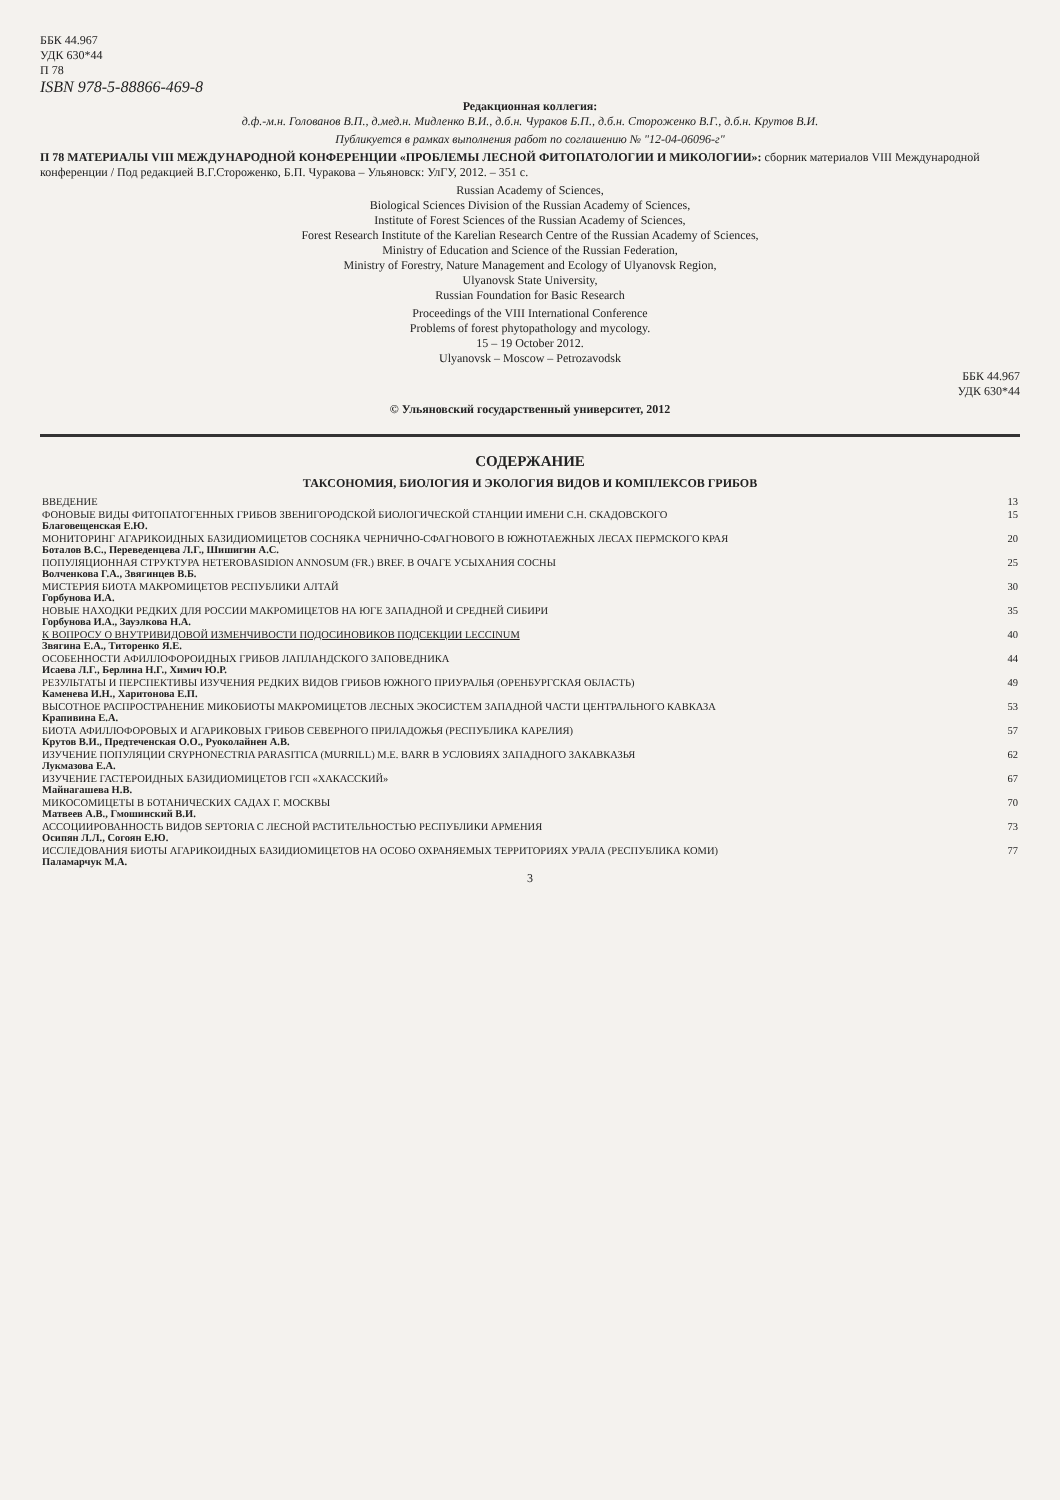ББК 44.967
УДК 630*44
П 78
ISBN 978-5-88866-469-8
Редакционная коллегия:
д.ф.-м.н. Голованов В.П., д.мед.н. Мидленко В.И., д.б.н. Чураков Б.П., д.б.н. Стороженко В.Г., д.б.н. Крутов В.И.
Публикуется в рамках выполнения работ по соглашению № "12-04-06096-г"
П 78 МАТЕРИАЛЫ VIII МЕЖДУНАРОДНОЙ КОНФЕРЕНЦИИ «ПРОБЛЕМЫ ЛЕСНОЙ ФИТОПАТОЛОГИИ И МИКОЛОГИИ»: сборник материалов VIII Международной конференции / Под редакцией В.Г.Стороженко, Б.П. Чуракова – Ульяновск: УлГУ, 2012. – 351 с.
Russian Academy of Sciences,
Biological Sciences Division of the Russian Academy of Sciences,
Institute of Forest Sciences of the Russian Academy of Sciences,
Forest Research Institute of the Karelian Research Centre of the Russian Academy of Sciences,
Ministry of Education and Science of the Russian Federation,
Ministry of Forestry, Nature Management and Ecology of Ulyanovsk Region,
Ulyanovsk State University,
Russian Foundation for Basic Research
Proceedings of the VIII International Conference
Problems of forest phytopathology and mycology.
15 – 19 October 2012.
Ulyanovsk – Moscow – Petrozavodsk
ББК 44.967
УДК 630*44
© Ульяновский государственный университет, 2012
СОДЕРЖАНИЕ
ТАКСОНОМИЯ, БИОЛОГИЯ И ЭКОЛОГИЯ ВИДОВ И КОМПЛЕКСОВ ГРИБОВ
| ВВЕДЕНИЕ | 13 |
| ФОНОВЫЕ ВИДЫ ФИТОПАТОГЕННЫХ ГРИБОВ ЗВЕНИГОРОДСКОЙ БИОЛОГИЧЕСКОЙ СТАНЦИИ ИМЕНИ С.Н. СКАДОВСКОГО Благовещенская Е.Ю. | 15 |
| МОНИТОРИНГ АГАРИКОИДНЫХ БАЗИДИОМИЦЕТОВ СОСНЯКА ЧЕРНИЧНО-СФАГНОВОГО В ЮЖНОТАЕЖНЫХ ЛЕСАХ ПЕРМСКОГО КРАЯ Боталов В.С., Переведенцева Л.Г., Шишигин А.С. | 20 |
| ПОПУЛЯЦИОННАЯ СТРУКТУРА HETEROBASIDION ANNOSUM (FR.) BREF. В ОЧАГЕ УСЫХАНИЯ СОСНЫ Волченкова Г.А., Звягинцев В.Б. | 25 |
| МИСТЕРИЯ БИОТА МАКРОМИЦЕТОВ РЕСПУБЛИКИ АЛТАЙ Горбунова И.А. | 30 |
| НОВЫЕ НАХОДКИ РЕДКИХ ДЛЯ РОССИИ МАКРОМИЦЕТОВ НА ЮГЕ ЗАПАДНОЙ И СРЕДНЕЙ СИБИРИ Горбунова И.А., Зауэлкова Н.А. | 35 |
| К ВОПРОСУ О ВНУТРИВИДОВОЙ ИЗМЕНЧИВОСТИ ПОДОСИНОВИКОВ ПОДСЕКЦИИ LECCINUM Звягина Е.А., Титоренко Я.Е. | 40 |
| ОСОБЕННОСТИ АФИЛЛОФОРОИДНЫХ ГРИБОВ ЛАПЛАНДСКОГО ЗАПОВЕДНИКА Исаева Л.Г., Берлина Н.Г., Химич Ю.Р. | 44 |
| РЕЗУЛЬТАТЫ И ПЕРСПЕКТИВЫ ИЗУЧЕНИЯ РЕДКИХ ВИДОВ ГРИБОВ ЮЖНОГО ПРИУРАЛЬЯ (ОРЕНБУРГСКАЯ ОБЛАСТЬ) Каменева И.Н., Харитонова Е.П. | 49 |
| ВЫСОТНОЕ РАСПРОСТРАНЕНИЕ МИКОБИОТЫ МАКРОМИЦЕТОВ ЛЕСНЫХ ЭКОСИСТЕМ ЗАПАДНОЙ ЧАСТИ ЦЕНТРАЛЬНОГО КАВКАЗА Крапивина Е.А. | 53 |
| БИОТА АФИЛЛОФОРОВЫХ И АГАРИКОВЫХ ГРИБОВ СЕВЕРНОГО ПРИЛАДОЖЬЯ (РЕСПУБЛИКА КАРЕЛИЯ) Крутов В.И., Предтеченская О.О., Руоколайнен А.В. | 57 |
| ИЗУЧЕНИЕ ПОПУЛЯЦИИ CRYPHONECTRIA PARASITICA (MURRILL) M.E. BARR В УСЛОВИЯХ ЗАПАДНОГО ЗАКАВКАЗЬЯ Лукмазова Е.А. | 62 |
| ИЗУЧЕНИЕ ГАСТЕРОИДНЫХ БАЗИДИОМИЦЕТОВ ГСП «ХАКАССКИЙ» Майнагашева Н.В. | 67 |
| МИКОСОМИЦЕТЫ В БОТАНИЧЕСКИХ САДАХ Г. МОСКВЫ Матвеев А.В., Гмошинский В.И. | 70 |
| АССОЦИИРОВАННОСТЬ ВИДОВ SEPTORIA С ЛЕСНОЙ РАСТИТЕЛЬНОСТЬЮ РЕСПУБЛИКИ АРМЕНИЯ Осипян Л.Л., Согоян Е.Ю. | 73 |
| ИССЛЕДОВАНИЯ БИОТЫ АГАРИКОИДНЫХ БАЗИДИОМИЦЕТОВ НА ОСОБО ОХРАНЯЕМЫХ ТЕРРИТОРИЯХ УРАЛА (РЕСПУБЛИКА КОМИ) Паламарчук М.А. | 77 |
3